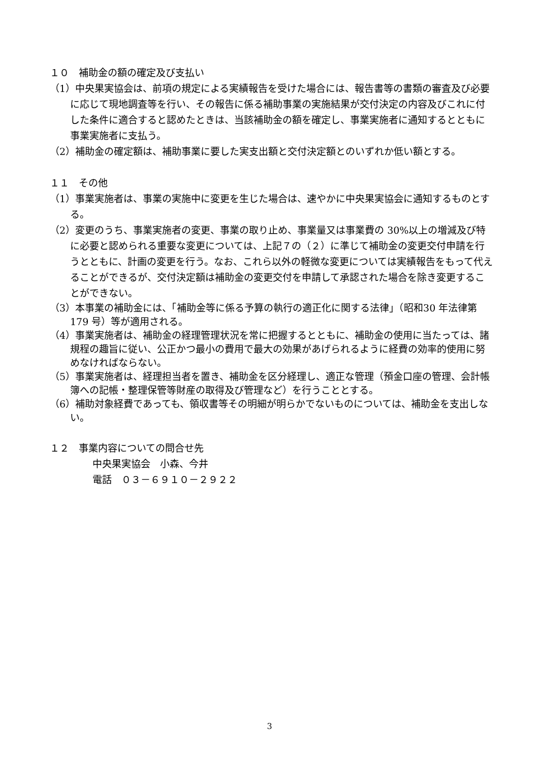１０　補助金の額の確定及び支払い
（1）中央果実協会は、前項の規定による実績報告を受けた場合には、報告書等の書類の審査及び必要に応じて現地調査等を行い、その報告に係る補助事業の実施結果が交付決定の内容及びこれに付した条件に適合すると認めたときは、当該補助金の額を確定し、事業実施者に通知するとともに事業実施者に支払う。
（2）補助金の確定額は、補助事業に要した実支出額と交付決定額とのいずれか低い額とする。
１１　その他
（1）事業実施者は、事業の実施中に変更を生じた場合は、速やかに中央果実協会に通知するものとする。
（2）変更のうち、事業実施者の変更、事業の取り止め、事業量又は事業費の 30%以上の増減及び特に必要と認められる重要な変更については、上記７の（２）に準じて補助金の変更交付申請を行うとともに、計画の変更を行う。なお、これら以外の軽微な変更については実績報告をもって代えることができるが、交付決定額は補助金の変更交付を申請して承認された場合を除き変更することができない。
（3）本事業の補助金には、「補助金等に係る予算の執行の適正化に関する法律」（昭和30 年法律第 179 号）等が適用される。
（4）事業実施者は、補助金の経理管理状況を常に把握するとともに、補助金の使用に当たっては、諸規程の趣旨に従い、公正かつ最小の費用で最大の効果があげられるように経費の効率的使用に努めなければならない。
（5）事業実施者は、経理担当者を置き、補助金を区分経理し、適正な管理（預金口座の管理、会計帳簿への記帳・整理保管等財産の取得及び管理など）を行うこととする。
（6）補助対象経費であっても、領収書等その明細が明らかでないものについては、補助金を支出しない。
１２　事業内容についての問合せ先
中央果実協会　小森、今井
電話　０３－６９１０－２９２２
3